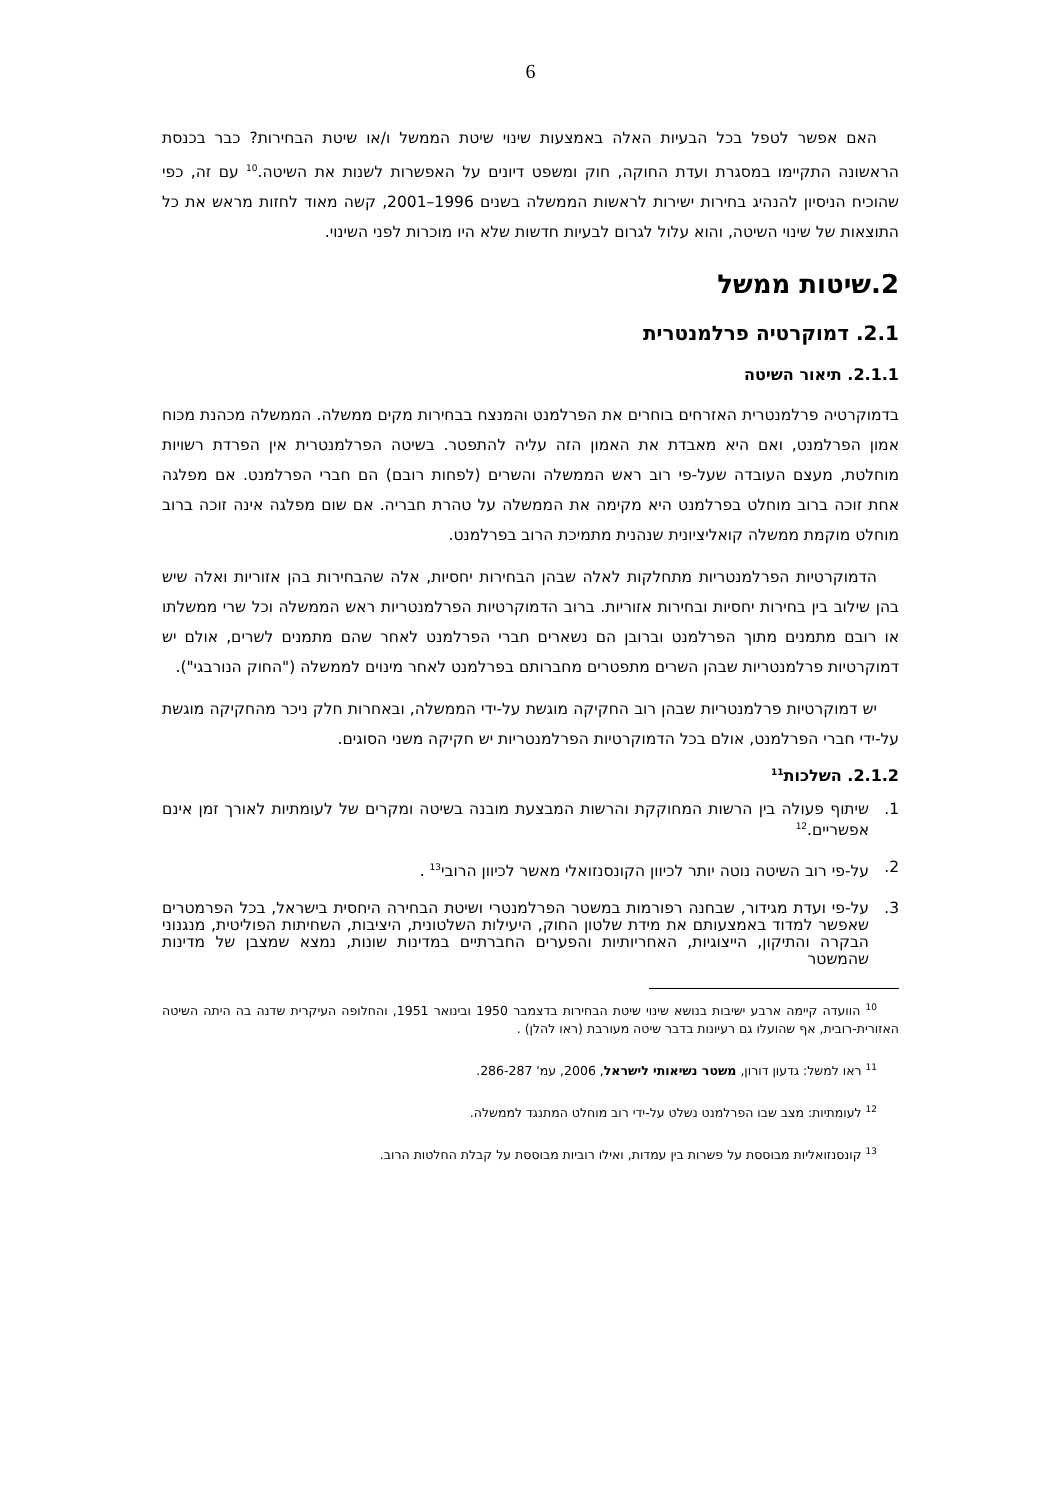6
האם אפשר לטפל בכל הבעיות האלה באמצעות שינוי שיטת הממשל ו/או שיטת הבחירות? כבר בכנסת הראשונה התקיימו במסגרת ועדת החוקה, חוק ומשפט דיונים על האפשרות לשנות את השיטה.<sup>10</sup> עם זה, כפי שהוכיח הניסיון להנהיג בחירות ישירות לראשות הממשלה בשנים 1996–2001, קשה מאוד לחזות מראש את כל התוצאות של שינוי השיטה, והוא עלול לגרום לבעיות חדשות שלא היו מוכרות לפני השינוי.
2.שיטות ממשל
2.1. דמוקרטיה פרלמנטרית
2.1.1. תיאור השיטה
בדמוקרטיה פרלמנטרית האזרחים בוחרים את הפרלמנט והמנצח בבחירות מקים ממשלה. הממשלה מכהנת מכוח אמון הפרלמנט, ואם היא מאבדת את האמון הזה עליה להתפטר. בשיטה הפרלמנטרית אין הפרדת רשויות מוחלטת, מעצם העובדה שעל-פי רוב ראש הממשלה והשרים (לפחות רובם) הם חברי הפרלמנט. אם מפלגה אחת זוכה ברוב מוחלט בפרלמנט היא מקימה את הממשלה על טהרת חבריה. אם שום מפלגה אינה זוכה ברוב מוחלט מוקמת ממשלה קואליציונית שנהנית מתמיכת הרוב בפרלמנט.
הדמוקרטיות הפרלמנטריות מתחלקות לאלה שבהן הבחירות יחסיות, אלה שהבחירות בהן אזוריות ואלה שיש בהן שילוב בין בחירות יחסיות ובחירות אזוריות. ברוב הדמוקרטיות הפרלמנטריות ראש הממשלה וכל שרי ממשלתו או רובם מתמנים מתוך הפרלמנט וברובן הם נשארים חברי הפרלמנט לאחר שהם מתמנים לשרים, אולם יש דמוקרטיות פרלמנטריות שבהן השרים מתפטרים מחברותם בפרלמנט לאחר מינוים לממשלה ("החוק הנורבגי").
יש דמוקרטיות פרלמנטריות שבהן רוב החקיקה מוגשת על-ידי הממשלה, ובאחרות חלק ניכר מהחקיקה מוגשת על-ידי חברי הפרלמנט, אולם בכל הדמוקרטיות הפרלמנטריות יש חקיקה משני הסוגים.
2.1.2. השלכות<sup>11</sup>
1. שיתוף פעולה בין הרשות המחוקקת והרשות המבצעת מובנה בשיטה ומקרים של לעומתיות לאורך זמן אינם אפשריים.<sup>12</sup>
2. על-פי רוב השיטה נוטה יותר לכיוון הקונסנזואלי מאשר לכיוון הרובי<sup>13</sup> .
3. על-פי ועדת מגידור, שבחנה רפורמות במשטר הפרלמנטרי ושיטת הבחירה היחסית בישראל, בכל הפרמטרים שאפשר למדוד באמצעותם את מידת שלטון החוק, היעילות השלטונית, היציבות, השחיתות הפוליטית, מנגנוני הבקרה והתיקון, הייצוגיות, האחריותיות והפערים החברתיים במדינות שונות, נמצא שמצבן של מדינות שהמשטר
<sup>10</sup> הוועדה קיימה ארבע ישיבות בנושא שינוי שיטת הבחירות בדצמבר 1950 ובינואר 1951, והחלופה העיקרית שדנה בה היתה השיטה האזורית-רובית, אף שהועלו גם רעיונות בדבר שיטה מעורבת (ראו להלן) .
<sup>11</sup> ראו למשל: גדעון דורון, משטר נשיאותי לישראל, 2006, עמ' 286-287.
<sup>12</sup> לעומתיות: מצב שבו הפרלמנט נשלט על-ידי רוב מוחלט המתנגד לממשלה.
<sup>13</sup> קונסנזואליות מבוססת על פשרות בין עמדות, ואילו רוביות מבוססת על קבלת החלטות הרוב.